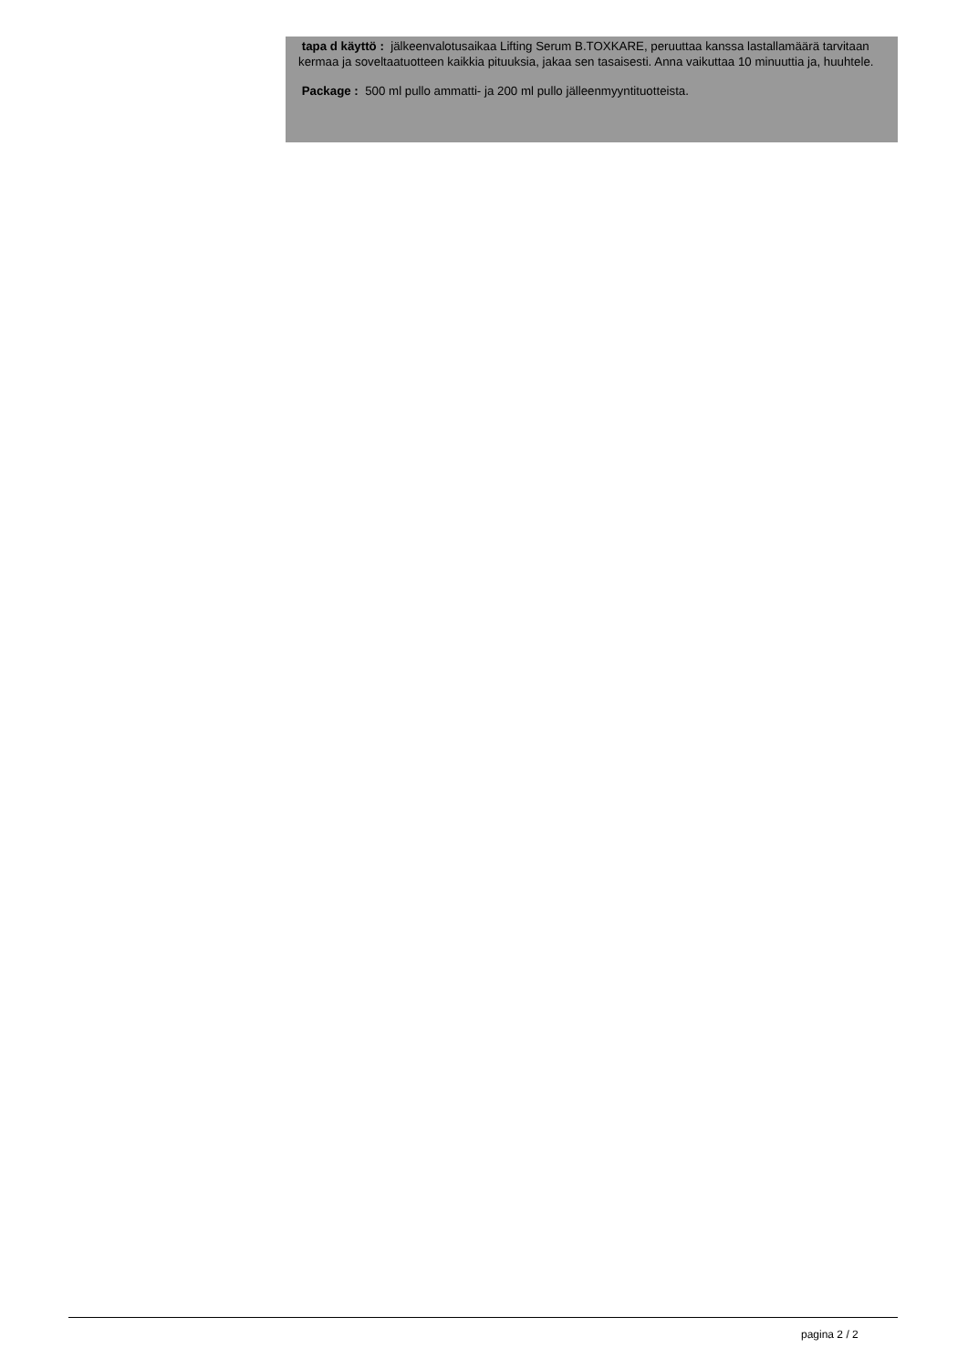tapa d käyttö : jälkeenvalotusaikaa Lifting Serum B.TOXKARE, peruuttaa kanssa lastallamäärä tarvitaan kermaa ja soveltaatuotteen kaikkia pituuksia, jakaa sen tasaisesti. Anna vaikuttaa 10 minuuttia ja, huuhtele.
Package : 500 ml pullo ammatti- ja 200 ml pullo jälleenmyyntituotteista.
pagina 2 / 2